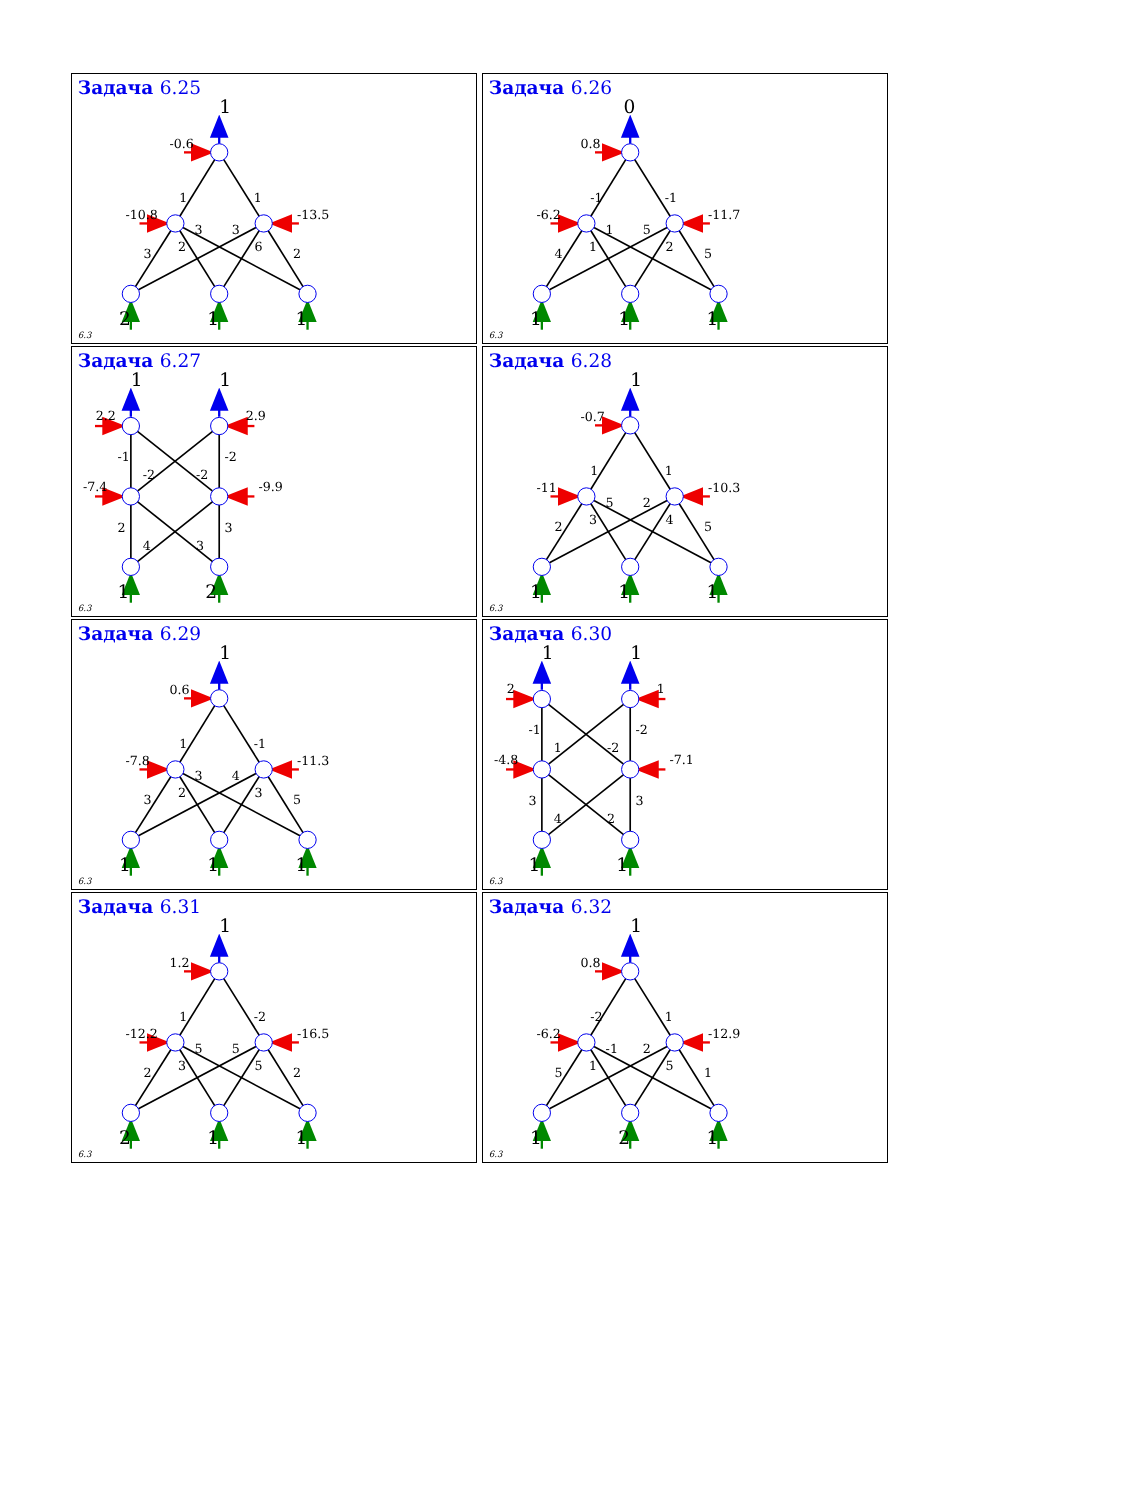Задача 6.25
1
-0.6
-10.8
-13.5
1
1
3
2
3
3
6
2
2
1
1
6.3
Задача 6.26
0
0.8
-6.2
-11.7
-1
-1
4
1
1
5
2
5
1
1
1
6.3
Задача 6.27
1
1
2.2
2.9
-7.4
-9.9
-1
-2
-2
-2
2
4
3
3
1
2
6.3
Задача 6.28
1
-0.7
-11
-10.3
1
1
2
3
5
2
4
5
1
1
1
6.3
Задача 6.29
1
0.6
-7.8
-11.3
1
-1
3
2
3
4
3
5
1
1
1
6.3
Задача 6.30
1
1
2
1
-4.8
-7.1
-1
1
-2
-2
3
4
2
3
1
1
6.3
Задача 6.31
1
1.2
-12.2
-16.5
1
-2
2
3
5
5
5
2
2
1
1
6.3
Задача 6.32
1
0.8
-6.2
-12.9
-2
1
5
1
-1
2
5
1
1
2
1
6.3